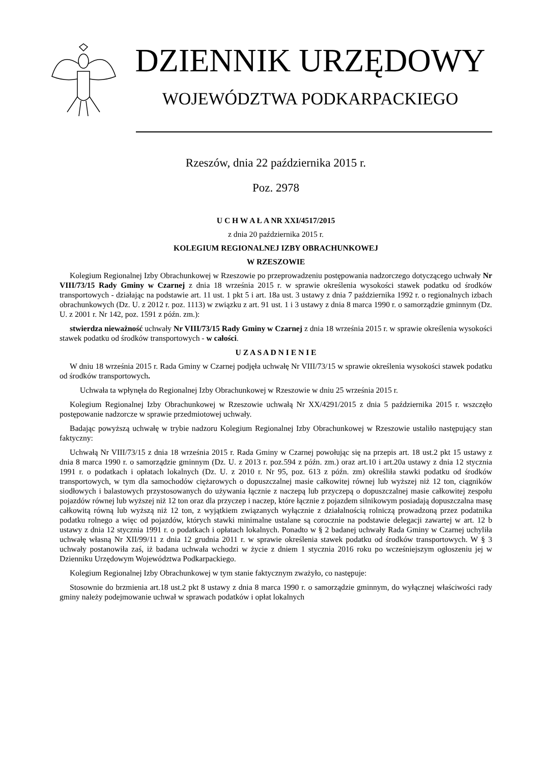DZIENNIK URZĘDOWY
WOJEWÓDZTWA PODKARPACKIEGO
Rzeszów, dnia 22 października 2015 r.
Poz. 2978
U C H W A Ł A NR XXI/4517/2015
z dnia 20 października 2015 r.
KOLEGIUM REGIONALNEJ IZBY OBRACHUNKOWEJ
W RZESZOWIE
Kolegium Regionalnej Izby Obrachunkowej w Rzeszowie po przeprowadzeniu postępowania nadzorczego dotyczącego uchwały Nr VIII/73/15 Rady Gminy w Czarnej z dnia 18 września 2015 r. w sprawie określenia wysokości stawek podatku od środków transportowych - działając na podstawie art. 11 ust. 1 pkt 5 i art. 18a ust. 3 ustawy z dnia 7 października 1992 r. o regionalnych izbach obrachunkowych (Dz. U. z 2012 r. poz. 1113) w związku z art. 91 ust. 1 i 3 ustawy z dnia 8 marca 1990 r. o samorządzie gminnym (Dz. U. z 2001 r. Nr 142, poz. 1591 z późn. zm.):
stwierdza nieważność uchwały Nr VIII/73/15 Rady Gminy w Czarnej z dnia 18 września 2015 r. w sprawie określenia wysokości stawek podatku od środków transportowych - w całości.
U Z A S A D N I E N I E
W dniu 18 września 2015 r. Rada Gminy w Czarnej podjęła uchwałę Nr VIII/73/15 w sprawie określenia wysokości stawek podatku od środków transportowych.
Uchwała ta wpłynęła do Regionalnej Izby Obrachunkowej w Rzeszowie w dniu 25 września 2015 r.
Kolegium Regionalnej Izby Obrachunkowej w Rzeszowie uchwałą Nr XX/4291/2015 z dnia 5 października 2015 r. wszczęło postępowanie nadzorcze w sprawie przedmiotowej uchwały.
Badając powyższą uchwałę w trybie nadzoru Kolegium Regionalnej Izby Obrachunkowej w Rzeszowie ustaliło następujący stan faktyczny:
Uchwałą Nr VIII/73/15 z dnia 18 września 2015 r. Rada Gminy w Czarnej powołując się na przepis art. 18 ust.2 pkt 15 ustawy z dnia 8 marca 1990 r. o samorządzie gminnym (Dz. U. z 2013 r. poz.594 z późn. zm.) oraz art.10 i art.20a ustawy z dnia 12 stycznia 1991 r. o podatkach i opłatach lokalnych (Dz. U. z 2010 r. Nr 95, poz. 613 z późn. zm) określiła stawki podatku od środków transportowych, w tym dla samochodów ciężarowych o dopuszczalnej masie całkowitej równej lub wyższej niż 12 ton, ciągników siodłowych i balastowych przystosowanych do używania łącznie z naczepą lub przyczepą o dopuszczalnej masie całkowitej zespołu pojazdów równej lub wyższej niż 12 ton oraz dla przyczep i naczep, które łącznie z pojazdem silnikowym posiadają dopuszczalna masę całkowitą równą lub wyższą niż 12 ton, z wyjątkiem związanych wyłącznie z działalnością rolniczą prowadzoną przez podatnika podatku rolnego a więc od pojazdów, których stawki minimalne ustalane są corocznie na podstawie delegacji zawartej w art. 12 b ustawy z dnia 12 stycznia 1991 r. o podatkach i opłatach lokalnych. Ponadto w § 2 badanej uchwały Rada Gminy w Czarnej uchyliła uchwałę własną Nr XII/99/11 z dnia 12 grudnia 2011 r. w sprawie określenia stawek podatku od środków transportowych. W § 3 uchwały postanowiła zaś, iż badana uchwała wchodzi w życie z dniem 1 stycznia 2016 roku po wcześniejszym ogłoszeniu jej w Dzienniku Urzędowym Województwa Podkarpackiego.
Kolegium Regionalnej Izby Obrachunkowej w tym stanie faktycznym zważyło, co następuje:
Stosownie do brzmienia art.18 ust.2 pkt 8 ustawy z dnia 8 marca 1990 r. o samorządzie gminnym, do wyłącznej właściwości rady gminy należy podejmowanie uchwał w sprawach podatków i opłat lokalnych